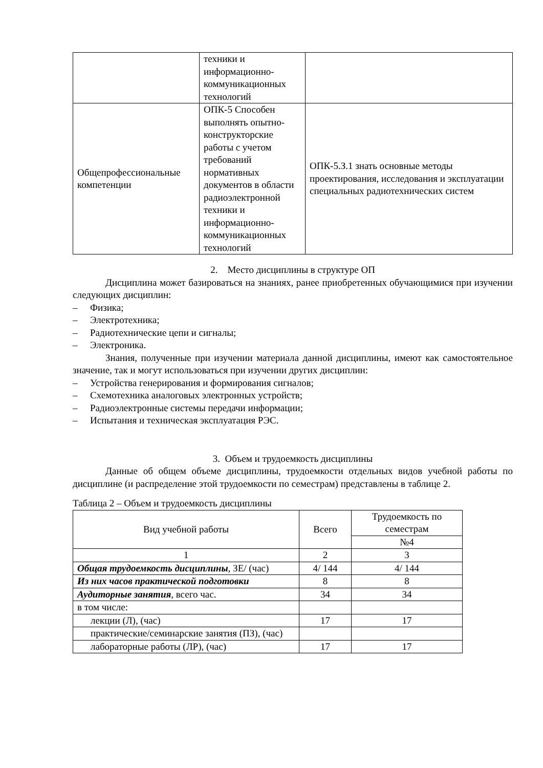| | техники и информационно-коммуникационных технологий | |
| Общепрофессиональные компетенции | ОПК-5 Способен выполнять опытно-конструкторские работы с учетом требований нормативных документов в области радиоэлектронной техники и информационно-коммуникационных технологий | ОПК-5.З.1 знать основные методы проектирования, исследования и эксплуатации специальных радиотехнических систем |
2. Место дисциплины в структуре ОП
Дисциплина может базироваться на знаниях, ранее приобретенных обучающимися при изучении следующих дисциплин:
– Физика;
– Электротехника;
– Радиотехнические цепи и сигналы;
– Электроника.
Знания, полученные при изучении материала данной дисциплины, имеют как самостоятельное значение, так и могут использоваться при изучении других дисциплин:
– Устройства генерирования и формирования сигналов;
– Схемотехника аналоговых электронных устройств;
– Радиоэлектронные системы передачи информации;
– Испытания и техническая эксплуатация РЭС.
3. Объем и трудоемкость дисциплины
Данные об общем объеме дисциплины, трудоемкости отдельных видов учебной работы по дисциплине (и распределение этой трудоемкости по семестрам) представлены в таблице 2.
Таблица 2 – Объем и трудоемкость дисциплины
| Вид учебной работы | Всего | Трудоемкость по семестрам |
| --- | --- | --- |
| | | №4 |
| 1 | 2 | 3 |
| Общая трудоемкость дисциплины , ЗЕ/ (час) | 4/ 144 | 4/ 144 |
| Из них часов практической подготовки | 8 | 8 |
| Аудиторные занятия , всего час. | 34 | 34 |
| в том числе: | | |
| лекции (Л), (час) | 17 | 17 |
| практические/семинарские занятия (ПЗ), (час) | | |
| лабораторные работы (ЛР), (час) | 17 | 17 |